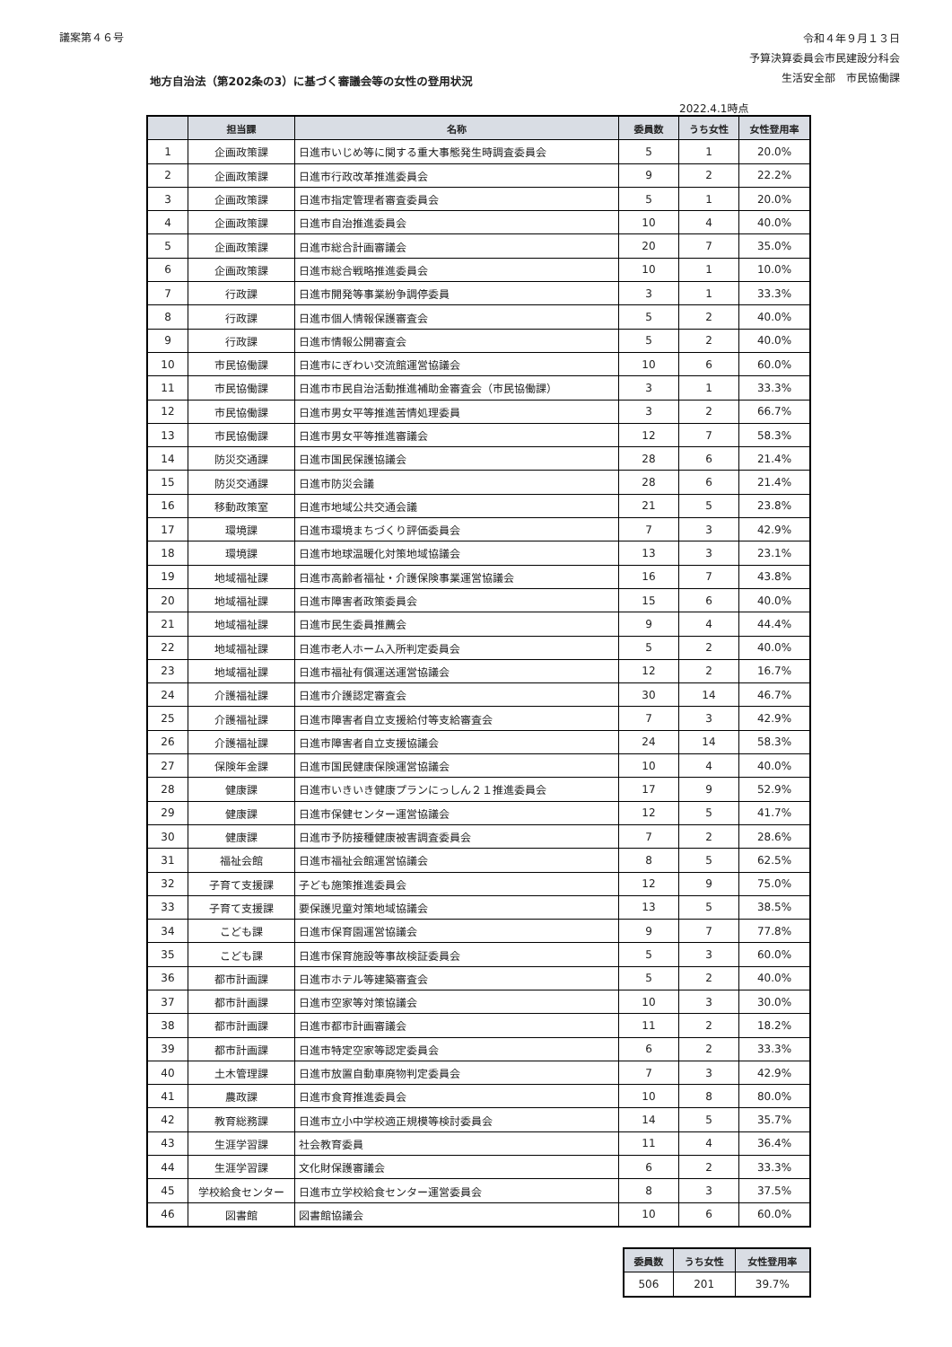議案第４６号
令和４年９月１３日
予算決算委員会市民建設分科会
生活安全部　市民協働課
地方自治法（第202条の3）に基づく審議会等の女性の登用状況
2022.4.1時点
| | 担当課 | 名称 | 委員数 | うち女性 | 女性登用率 |
| --- | --- | --- | --- | --- | --- |
| 1 | 企画政策課 | 日進市いじめ等に関する重大事態発生時調査委員会 | 5 | 1 | 20.0% |
| 2 | 企画政策課 | 日進市行政改革推進委員会 | 9 | 2 | 22.2% |
| 3 | 企画政策課 | 日進市指定管理者審査委員会 | 5 | 1 | 20.0% |
| 4 | 企画政策課 | 日進市自治推進委員会 | 10 | 4 | 40.0% |
| 5 | 企画政策課 | 日進市総合計画審議会 | 20 | 7 | 35.0% |
| 6 | 企画政策課 | 日進市総合戦略推進委員会 | 10 | 1 | 10.0% |
| 7 | 行政課 | 日進市開発等事業紛争調停委員 | 3 | 1 | 33.3% |
| 8 | 行政課 | 日進市個人情報保護審査会 | 5 | 2 | 40.0% |
| 9 | 行政課 | 日進市情報公開審査会 | 5 | 2 | 40.0% |
| 10 | 市民協働課 | 日進市にぎわい交流館運営協議会 | 10 | 6 | 60.0% |
| 11 | 市民協働課 | 日進市市民自治活動推進補助金審査会（市民協働課） | 3 | 1 | 33.3% |
| 12 | 市民協働課 | 日進市男女平等推進苦情処理委員 | 3 | 2 | 66.7% |
| 13 | 市民協働課 | 日進市男女平等推進審議会 | 12 | 7 | 58.3% |
| 14 | 防災交通課 | 日進市国民保護協議会 | 28 | 6 | 21.4% |
| 15 | 防災交通課 | 日進市防災会議 | 28 | 6 | 21.4% |
| 16 | 移動政策室 | 日進市地域公共交通会議 | 21 | 5 | 23.8% |
| 17 | 環境課 | 日進市環境まちづくり評価委員会 | 7 | 3 | 42.9% |
| 18 | 環境課 | 日進市地球温暖化対策地域協議会 | 13 | 3 | 23.1% |
| 19 | 地域福祉課 | 日進市高齢者福祉・介護保険事業運営協議会 | 16 | 7 | 43.8% |
| 20 | 地域福祉課 | 日進市障害者政策委員会 | 15 | 6 | 40.0% |
| 21 | 地域福祉課 | 日進市民生委員推薦会 | 9 | 4 | 44.4% |
| 22 | 地域福祉課 | 日進市老人ホーム入所判定委員会 | 5 | 2 | 40.0% |
| 23 | 地域福祉課 | 日進市福祉有償運送運営協議会 | 12 | 2 | 16.7% |
| 24 | 介護福祉課 | 日進市介護認定審査会 | 30 | 14 | 46.7% |
| 25 | 介護福祉課 | 日進市障害者自立支援給付等支給審査会 | 7 | 3 | 42.9% |
| 26 | 介護福祉課 | 日進市障害者自立支援協議会 | 24 | 14 | 58.3% |
| 27 | 保険年金課 | 日進市国民健康保険運営協議会 | 10 | 4 | 40.0% |
| 28 | 健康課 | 日進市いきいき健康プランにっしん２１推進委員会 | 17 | 9 | 52.9% |
| 29 | 健康課 | 日進市保健センター運営協議会 | 12 | 5 | 41.7% |
| 30 | 健康課 | 日進市予防接種健康被害調査委員会 | 7 | 2 | 28.6% |
| 31 | 福祉会館 | 日進市福祉会館運営協議会 | 8 | 5 | 62.5% |
| 32 | 子育て支援課 | 子ども施策推進委員会 | 12 | 9 | 75.0% |
| 33 | 子育て支援課 | 要保護児童対策地域協議会 | 13 | 5 | 38.5% |
| 34 | こども課 | 日進市保育園運営協議会 | 9 | 7 | 77.8% |
| 35 | こども課 | 日進市保育施設等事故検証委員会 | 5 | 3 | 60.0% |
| 36 | 都市計画課 | 日進市ホテル等建築審査会 | 5 | 2 | 40.0% |
| 37 | 都市計画課 | 日進市空家等対策協議会 | 10 | 3 | 30.0% |
| 38 | 都市計画課 | 日進市都市計画審議会 | 11 | 2 | 18.2% |
| 39 | 都市計画課 | 日進市特定空家等認定委員会 | 6 | 2 | 33.3% |
| 40 | 土木管理課 | 日進市放置自動車廃物判定委員会 | 7 | 3 | 42.9% |
| 41 | 農政課 | 日進市食育推進委員会 | 10 | 8 | 80.0% |
| 42 | 教育総務課 | 日進市立小中学校適正規模等検討委員会 | 14 | 5 | 35.7% |
| 43 | 生涯学習課 | 社会教育委員 | 11 | 4 | 36.4% |
| 44 | 生涯学習課 | 文化財保護審議会 | 6 | 2 | 33.3% |
| 45 | 学校給食センター | 日進市立学校給食センター運営委員会 | 8 | 3 | 37.5% |
| 46 | 図書館 | 図書館協議会 | 10 | 6 | 60.0% |
| 委員数 | うち女性 | 女性登用率 |
| --- | --- | --- |
| 506 | 201 | 39.7% |